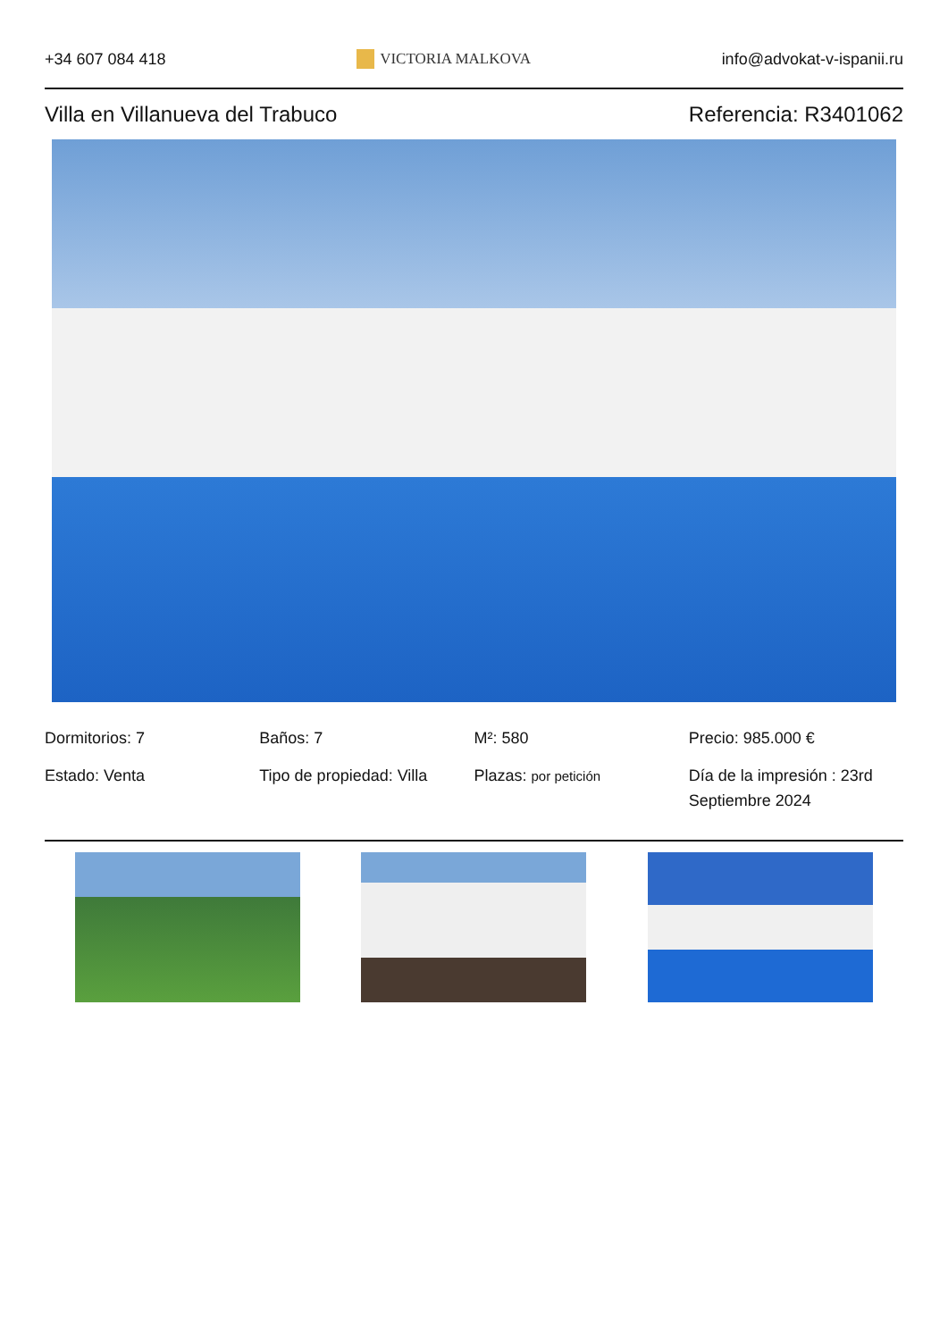+34 607 084 418 VICTORIA MALKOVA info@advokat-v-ispanii.ru
Villa en Villanueva del Trabuco
Referencia: R3401062
Dormitorios: 7
Baños: 7
M²: 580
Precio: 985.000 €
Estado: Venta
Tipo de propiedad: Villa
Plazas: por petición
Día de la impresión : 23rd Septiembre 2024